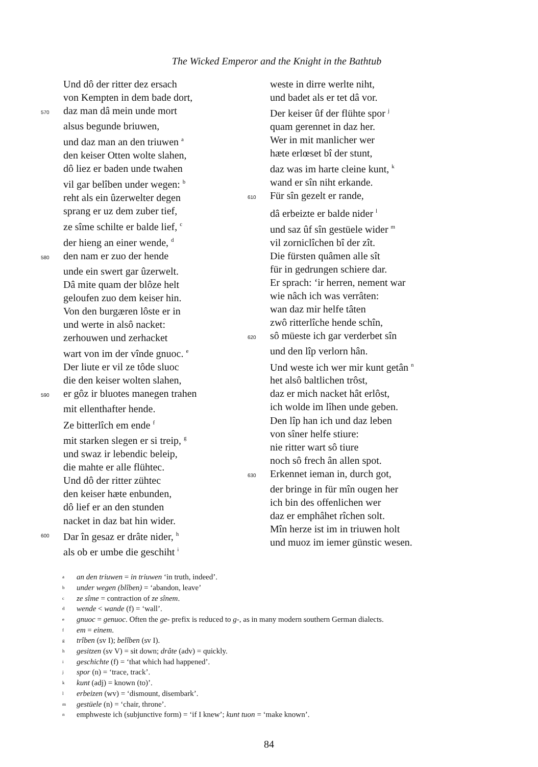The Wicked Emperor and the Knight in the Bathtub
Und dô der ritter dez ersach
von Kempten in dem bade dort,
570 daz man dâ mein unde mort
alsus begunde briuwen,
und daz man an den triuwen <sup>a</sup>
den keiser Otten wolte slahen,
dô liez er baden unde twahen
vil gar belîben under wegen: <sup>b</sup>
reht als ein ûzerwelter degen
sprang er uz dem zuber tief,
ze sîme schilte er balde lief, <sup>c</sup>
der hieng an einer wende, <sup>d</sup>
580 den nam er zuo der hende
unde ein swert gar ûzerwelt.
Dâ mite quam der blôze helt
geloufen zuo dem keiser hin.
Von den burgæren lôste er in
und werte in alsô nacket:
zerhouwen und zerhacket
wart von im der vînde gnuoc. <sup>e</sup>
Der liute er vil ze tôde sluoc
die den keiser wolten slahen,
590 er gôz ir bluotes manegen trahen
mit ellenthafter hende.
Ze bitterlîch em ende <sup>f</sup>
mit starken slegen er si treip, <sup>g</sup>
und swaz ir lebendic beleip,
die mahte er alle flühtec.
Und dô der ritter zühtec
den keiser hæte enbunden,
dô lief er an den stunden
nacket in daz bat hin wider.
600 Dar în gesaz er drâte nider, <sup>h</sup>
als ob er umbe die geschiht <sup>i</sup>
weste in dirre werlte niht,
und badet als er tet dâ vor.
Der keiser ûf der flühte spor <sup>j</sup>
quam gerennet in daz her.
Wer in mit manlicher wer
hæte erlœset bî der stunt,
daz was im harte cleine kunt, <sup>k</sup>
wand er sîn niht erkande.
610 Für sîn gezelt er rande,
dâ erbeizte er balde nider <sup>l</sup>
und saz ûf sîn gestüele wider <sup>m</sup>
vil zorniclîchen bî der zît.
Die fürsten quâmen alle sît
für in gedrungen schiere dar.
Er sprach: ‘ir herren, nement war
wie nâch ich was verrâten:
wan daz mir helfe tâten
zwô ritterlîche hende schîn,
620 sô müeste ich gar verderbet sîn
und den lîp verlorn hân.
Und weste ich wer mir kunt getân <sup>n</sup>
het alsô baltlichen trôst,
daz er mich nacket hât erlôst,
ich wolde im lîhen unde geben.
Den lîp han ich und daz leben
von sîner helfe stiure:
nie ritter wart sô tiure
noch sô frech ân allen spot.
630 Erkennet ieman in, durch got,
der bringe in für mîn ougen her
ich bin des offenlichen wer
daz er emphâhet rîchen solt.
Mîn herze ist im in triuwen holt
und muoz im iemer günstic wesen.
aan den triuwen = in triuwen ‘in truth, indeed’.
bunder wegen (blîben) = ‘abandon, leave’
cze sîme = contraction of ze sînem.
dwende < wande (f) = ‘wall’.
egnuoc = genuoc. Often the ge- prefix is reduced to g-, as in many modern southern German dialects.
fem = einem.
gtrîben (sv I); belîben (sv I).
hgesitzen (sv V) = sit down; drâte (adv) = quickly.
igeschichte (f) = ‘that which had happened’.
jspor (n) = ‘trace, track’.
kkunt (adj) = known (to)’.
lerbeizen (wv) = ‘dismount, disembark’.
mgestüele (n) = ‘chair, throne’.
nemphweste ich (subjunctive form) = ‘if I knew’; kunt tuon = ‘make known’.
84